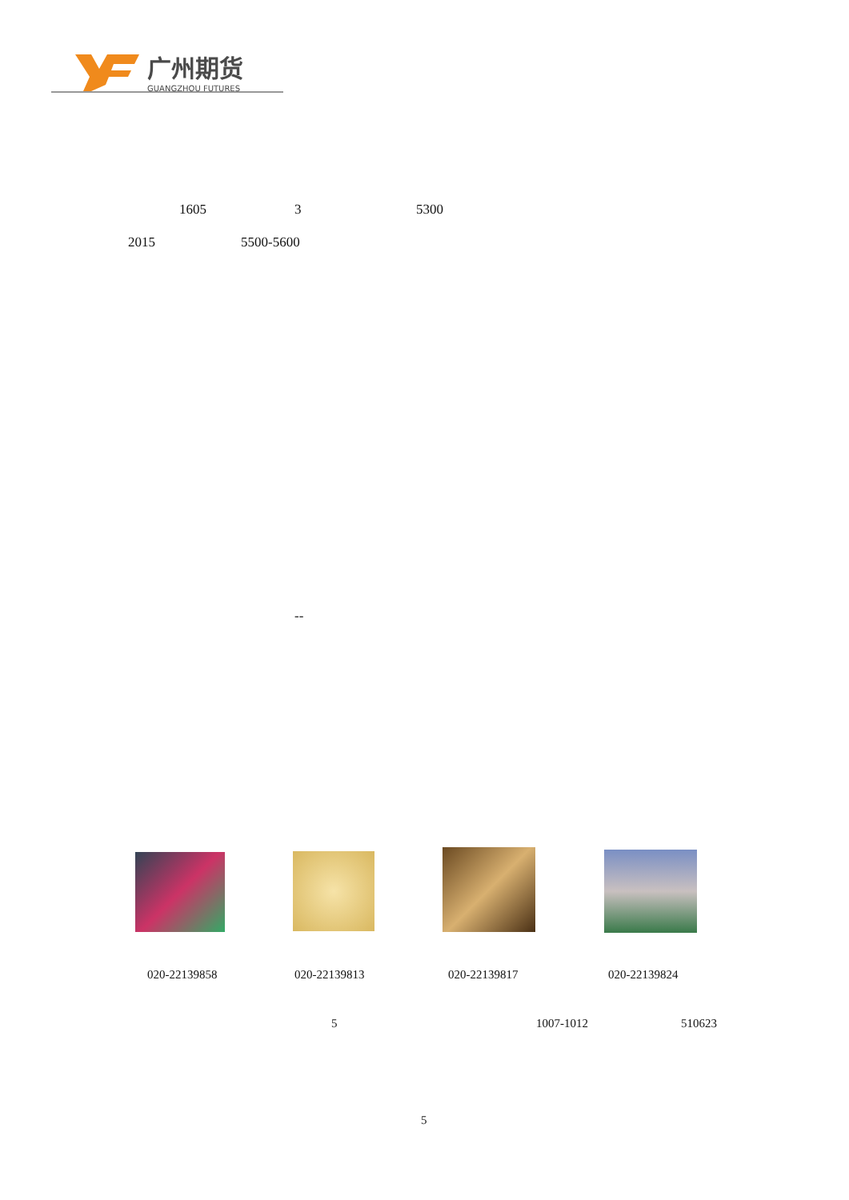广州期货
GUANGZHOU FUTURES
1605 3 5300
2015 5500-5600
--
020-22139858 020-22139813 020-22139817 020-22139824
5 1007-1012 510623
5